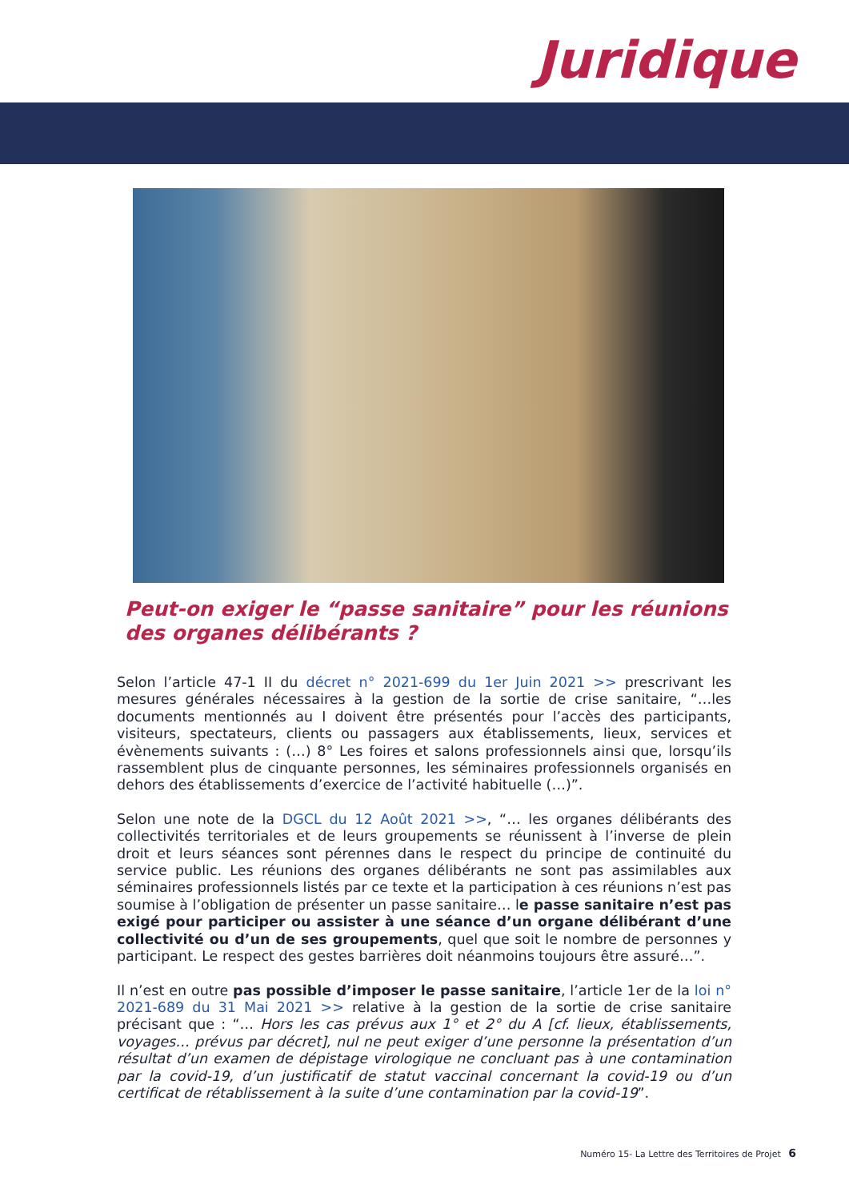Juridique
Peut-on exiger le “passe sanitaire” pour les réunions des organes délibérants ?
Selon l’article 47-1 II du décret n° 2021-699 du 1er Juin 2021 >> prescrivant les mesures générales nécessaires à la gestion de la sortie de crise sanitaire, “…les documents mentionnés au I doivent être présentés pour l’accès des participants, visiteurs, spectateurs, clients ou passagers aux établissements, lieux, services et évènements suivants : (…) 8° Les foires et salons professionnels ainsi que, lorsqu’ils rassemblent plus de cinquante personnes, les séminaires professionnels organisés en dehors des établissements d’exercice de l’activité habituelle (…)”.
Selon une note de la DGCL du 12 Août 2021 >>, “… les organes délibérants des collectivités territoriales et de leurs groupements se réunissent à l’inverse de plein droit et leurs séances sont pérennes dans le respect du principe de continuité du service public. Les réunions des organes délibérants ne sont pas assimilables aux séminaires professionnels listés par ce texte et la participation à ces réunions n’est pas soumise à l’obligation de présenter un passe sanitaire… le passe sanitaire n’est pas exigé pour participer ou assister à une séance d’un organe délibérant d’une collectivité ou d’un de ses groupements, quel que soit le nombre de personnes y participant. Le respect des gestes barrières doit néanmoins toujours être assuré…”.
Il n’est en outre pas possible d’imposer le passe sanitaire, l’article 1er de la loi n° 2021-689 du 31 Mai 2021 >> relative à la gestion de la sortie de crise sanitaire précisant que : “… Hors les cas prévus aux 1° et 2° du A [cf. lieux, établissements, voyages… prévus par décret], nul ne peut exiger d’une personne la présentation d’un résultat d’un examen de dépistage virologique ne concluant pas à une contamination par la covid-19, d’un justificatif de statut vaccinal concernant la covid-19 ou d’un certificat de rétablissement à la suite d’une contamination par la covid-19”.
Numéro 15- La Lettre des Territoires de Projet 6